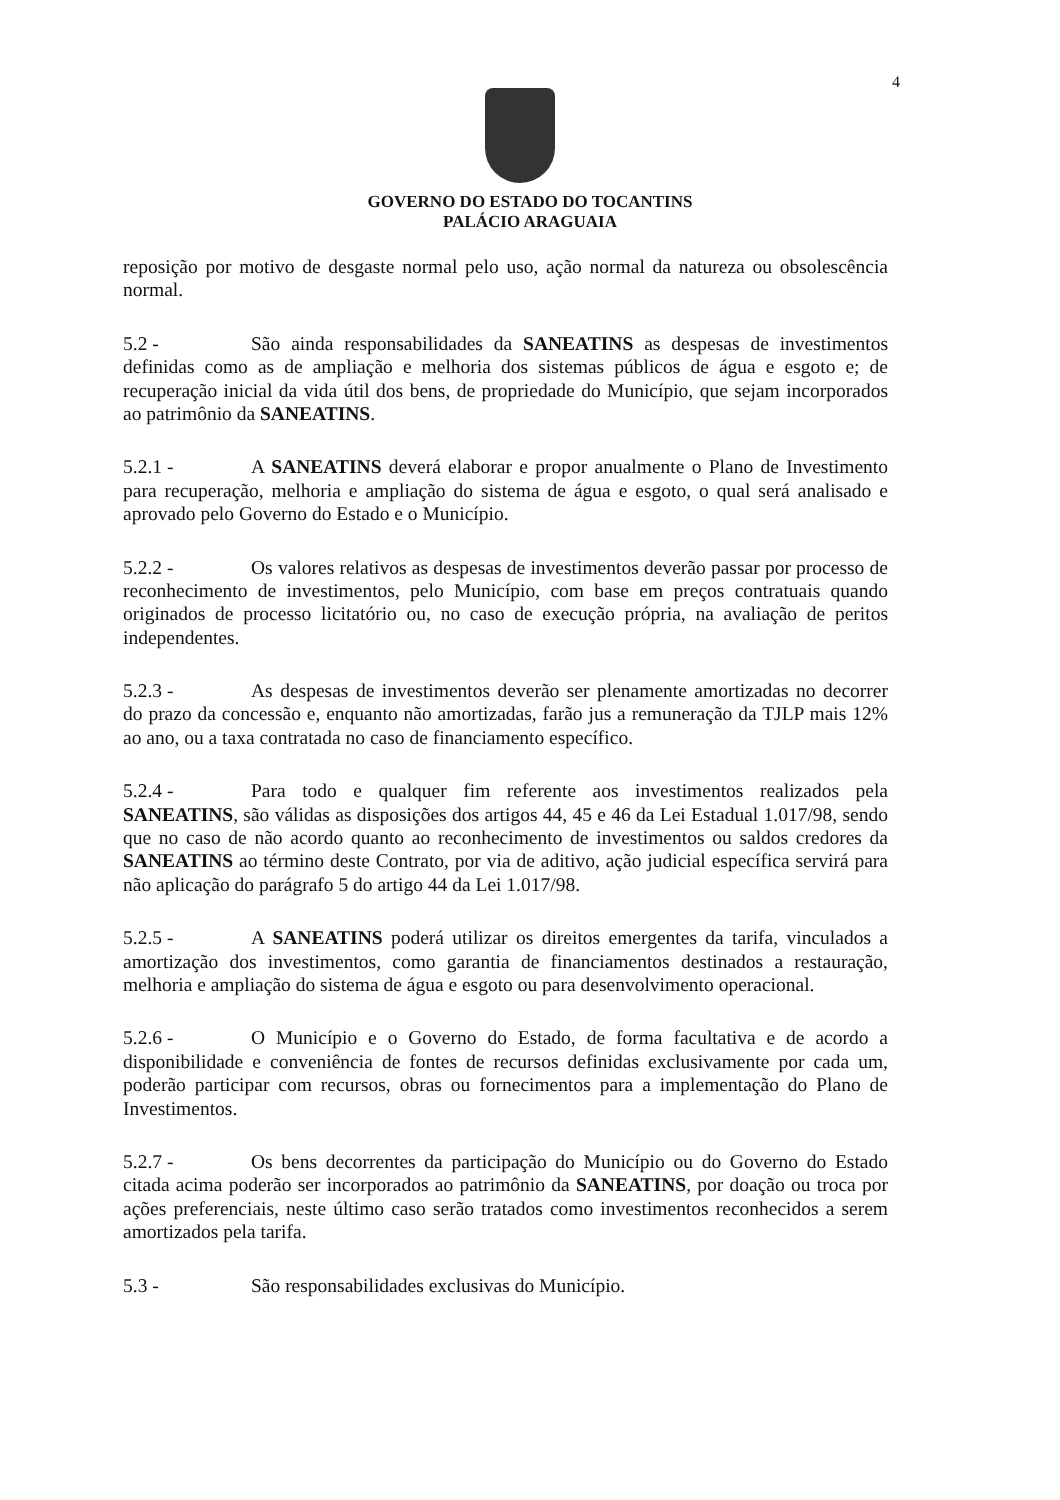4
GOVERNO DO ESTADO DO TOCANTINS
PALÁCIO ARAGUAIA
reposição por motivo de desgaste normal pelo uso, ação normal da natureza ou obsolescência normal.
5.2 - São ainda responsabilidades da SANEATINS as despesas de investimentos definidas como as de ampliação e melhoria dos sistemas públicos de água e esgoto e; de recuperação inicial da vida útil dos bens, de propriedade do Município, que sejam incorporados ao patrimônio da SANEATINS.
5.2.1 - A SANEATINS deverá elaborar e propor anualmente o Plano de Investimento para recuperação, melhoria e ampliação do sistema de água e esgoto, o qual será analisado e aprovado pelo Governo do Estado e o Município.
5.2.2 - Os valores relativos as despesas de investimentos deverão passar por processo de reconhecimento de investimentos, pelo Município, com base em preços contratuais quando originados de processo licitatório ou, no caso de execução própria, na avaliação de peritos independentes.
5.2.3 - As despesas de investimentos deverão ser plenamente amortizadas no decorrer do prazo da concessão e, enquanto não amortizadas, farão jus a remuneração da TJLP mais 12% ao ano, ou a taxa contratada no caso de financiamento específico.
5.2.4 - Para todo e qualquer fim referente aos investimentos realizados pela SANEATINS, são válidas as disposições dos artigos 44, 45 e 46 da Lei Estadual 1.017/98, sendo que no caso de não acordo quanto ao reconhecimento de investimentos ou saldos credores da SANEATINS ao término deste Contrato, por via de aditivo, ação judicial específica servirá para não aplicação do parágrafo 5 do artigo 44 da Lei 1.017/98.
5.2.5 - A SANEATINS poderá utilizar os direitos emergentes da tarifa, vinculados a amortização dos investimentos, como garantia de financiamentos destinados a restauração, melhoria e ampliação do sistema de água e esgoto ou para desenvolvimento operacional.
5.2.6 - O Município e o Governo do Estado, de forma facultativa e de acordo a disponibilidade e conveniência de fontes de recursos definidas exclusivamente por cada um, poderão participar com recursos, obras ou fornecimentos para a implementação do Plano de Investimentos.
5.2.7 - Os bens decorrentes da participação do Município ou do Governo do Estado citada acima poderão ser incorporados ao patrimônio da SANEATINS, por doação ou troca por ações preferenciais, neste último caso serão tratados como investimentos reconhecidos a serem amortizados pela tarifa.
5.3 - São responsabilidades exclusivas do Município.